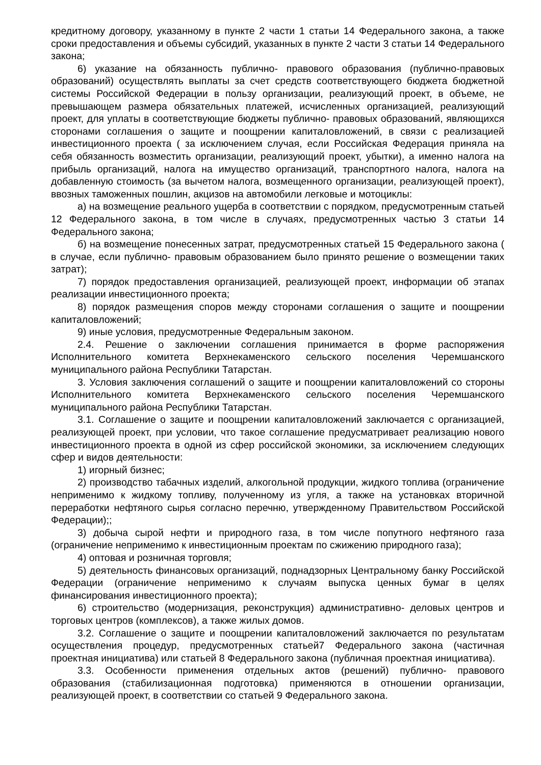кредитному договору, указанному в пункте 2 части 1 статьи 14 Федерального закона, а также сроки предоставления и объемы субсидий, указанных в пункте 2 части 3 статьи 14 Федерального закона;
6) указание на обязанность публично- правового образования (публично-правовых образований) осуществлять выплаты за счет средств соответствующего бюджета бюджетной системы Российской Федерации в пользу организации, реализующий проект, в объеме, не превышающем размера обязательных платежей, исчисленных организацией, реализующий проект, для уплаты в соответствующие бюджеты публично- правовых образований, являющихся сторонами соглашения о защите и поощрении капиталовложений, в связи с реализацией инвестиционного проекта ( за исключением случая, если Российская Федерация приняла на себя обязанность возместить организации, реализующий проект, убытки), а именно налога на прибыль организаций, налога на имущество организаций, транспортного налога, налога на добавленную стоимость (за вычетом налога, возмещенного организации, реализующей проект), ввозных таможенных пошлин, акцизов на автомобили легковые и мотоциклы:
а) на возмещение реального ущерба в соответствии с порядком, предусмотренным статьей 12 Федерального закона, в том числе в случаях, предусмотренных частью 3 статьи 14 Федерального закона;
б) на возмещение понесенных затрат, предусмотренных статьей 15 Федерального закона ( в случае, если публично- правовым образованием было принято решение о возмещении таких затрат);
7) порядок предоставления организацией, реализующей проект, информации об этапах реализации инвестиционного проекта;
8) порядок размещения споров между сторонами соглашения о защите и поощрении капиталовложений;
9) иные условия, предусмотренные Федеральным законом.
2.4. Решение о заключении соглашения принимается в форме распоряжения Исполнительного комитета Верхнекаменского сельского поселения Черемшанского муниципального района Республики Татарстан.
3. Условия заключения соглашений о защите и поощрении капиталовложений со стороны Исполнительного комитета Верхнекаменского сельского поселения Черемшанского муниципального района Республики Татарстан.
3.1. Соглашение о защите и поощрении капиталовложений заключается с организацией, реализующей проект, при условии, что такое соглашение предусматривает реализацию нового инвестиционного проекта в одной из сфер российской экономики, за исключением следующих сфер и видов деятельности:
1) игорный бизнес;
2) производство табачных изделий, алкогольной продукции, жидкого топлива (ограничение неприменимо к жидкому топливу, полученному из угля, а также на установках вторичной переработки нефтяного сырья согласно перечню, утвержденному Правительством Российской Федерации);;
3) добыча сырой нефти и природного газа, в том числе попутного нефтяного газа (ограничение неприменимо к инвестиционным проектам по сжижению природного газа);
4) оптовая и розничная торговля;
5) деятельность финансовых организаций, поднадзорных Центральному банку Российской Федерации (ограничение неприменимо к случаям выпуска ценных бумаг в целях финансирования инвестиционного проекта);
6) строительство (модернизация, реконструкция) административно- деловых центров и торговых центров (комплексов), а также жилых домов.
3.2. Соглашение о защите и поощрении капиталовложений заключается по результатам осуществления процедур, предусмотренных статьей7 Федерального закона (частичная проектная инициатива) или статьей 8 Федерального закона (публичная проектная инициатива).
3.3. Особенности применения отдельных актов (решений) публично- правового образования (стабилизационная подготовка) применяются в отношении организации, реализующей проект, в соответствии со статьей 9 Федерального закона.